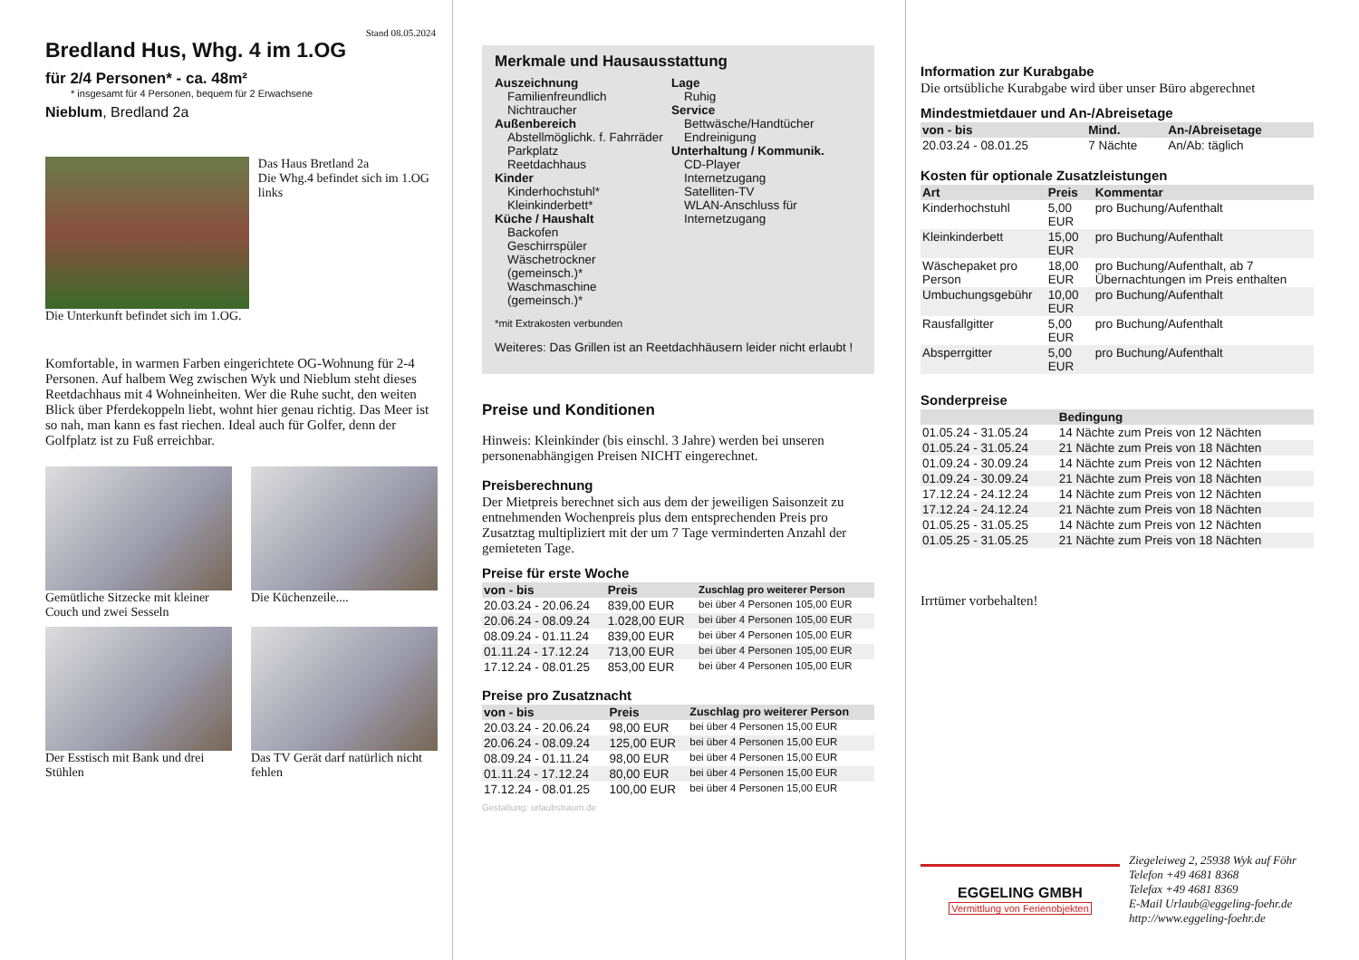Stand 08.05.2024
Bredland Hus, Whg. 4 im 1.OG
für 2/4 Personen* - ca. 48m²
* insgesamt für 4 Personen, bequem für 2 Erwachsene
Nieblum, Bredland 2a
Das Haus Bretland 2a
Die Whg.4 befindet sich im 1.OG links
Die Unterkunft befindet sich im 1.OG.
Komfortable, in warmen Farben eingerichtete OG-Wohnung für 2-4 Personen. Auf halbem Weg zwischen Wyk und Nieblum steht dieses Reetdachhaus mit 4 Wohneinheiten. Wer die Ruhe sucht, den weiten Blick über Pferdekoppeln liebt, wohnt hier genau richtig. Das Meer ist so nah, man kann es fast riechen. Ideal auch für Golfer, denn der Golfplatz ist zu Fuß erreichbar.
Gemütliche Sitzecke mit kleiner Couch und zwei Sesseln
Die Küchenzeile....
Der Esstisch mit Bank und drei Stühlen
Das TV Gerät darf natürlich nicht fehlen
Merkmale und Hausausstattung
Auszeichnung
Familienfreundlich
Nichtraucher
Außenbereich
Abstellmöglichk. f. Fahrräder
Parkplatz
Reetdachhaus
Kinder
Kinderhochstuhl*
Kleinkinderbett*
Küche / Haushalt
Backofen
Geschirrspüler
Wäschetrockner (gemeinsch.)*
Waschmaschine (gemeinsch.)*
Lage
Ruhig
Service
Bettwäsche/Handtücher
Endreinigung
Unterhaltung / Kommunik.
CD-Player
Internetzugang
Satelliten-TV
WLAN-Anschluss für Internetzugang
*mit Extrakosten verbunden
Weiteres: Das Grillen ist an Reetdachhäusern leider nicht erlaubt !
Preise und Konditionen
Hinweis: Kleinkinder (bis einschl. 3 Jahre) werden bei unseren personenabhängigen Preisen NICHT eingerechnet.
Preisberechnung
Der Mietpreis berechnet sich aus dem der jeweiligen Saisonzeit zu entnehmenden Wochenpreis plus dem entsprechenden Preis pro Zusatztag multipliziert mit der um 7 Tage verminderten Anzahl der gemieteten Tage.
Preise für erste Woche
| von - bis | Preis | Zuschlag pro weiterer Person |
| --- | --- | --- |
| 20.03.24 - 20.06.24 | 839,00 EUR | bei über 4 Personen 105,00 EUR |
| 20.06.24 - 08.09.24 | 1.028,00 EUR | bei über 4 Personen 105,00 EUR |
| 08.09.24 - 01.11.24 | 839,00 EUR | bei über 4 Personen 105,00 EUR |
| 01.11.24 - 17.12.24 | 713,00 EUR | bei über 4 Personen 105,00 EUR |
| 17.12.24 - 08.01.25 | 853,00 EUR | bei über 4 Personen 105,00 EUR |
Preise pro Zusatznacht
| von - bis | Preis | Zuschlag pro weiterer Person |
| --- | --- | --- |
| 20.03.24 - 20.06.24 | 98,00 EUR | bei über 4 Personen 15,00 EUR |
| 20.06.24 - 08.09.24 | 125,00 EUR | bei über 4 Personen 15,00 EUR |
| 08.09.24 - 01.11.24 | 98,00 EUR | bei über 4 Personen 15,00 EUR |
| 01.11.24 - 17.12.24 | 80,00 EUR | bei über 4 Personen 15,00 EUR |
| 17.12.24 - 08.01.25 | 100,00 EUR | bei über 4 Personen 15,00 EUR |
Gestaltung: urlaubstraum.de
Information zur Kurabgabe
Die ortsübliche Kurabgabe wird über unser Büro abgerechnet
Mindestmietdauer und An-/Abreisetage
| von - bis | Mind. | An-/Abreisetage |
| --- | --- | --- |
| 20.03.24 - 08.01.25 | 7 Nächte | An/Ab: täglich |
Kosten für optionale Zusatzleistungen
| Art | Preis | Kommentar |
| --- | --- | --- |
| Kinderhochstuhl | 5,00 EUR | pro Buchung/Aufenthalt |
| Kleinkinderbett | 15,00 EUR | pro Buchung/Aufenthalt |
| Wäschepaket pro Person | 18,00 EUR | pro Buchung/Aufenthalt, ab 7 Übernachtungen im Preis enthalten |
| Umbuchungsgebühr | 10,00 EUR | pro Buchung/Aufenthalt |
| Rausfallgitter | 5,00 EUR | pro Buchung/Aufenthalt |
| Absperrgitter | 5,00 EUR | pro Buchung/Aufenthalt |
Sonderpreise
| | Bedingung |
| --- | --- |
| 01.05.24 - 31.05.24 | 14 Nächte zum Preis von 12 Nächten |
| 01.05.24 - 31.05.24 | 21 Nächte zum Preis von 18 Nächten |
| 01.09.24 - 30.09.24 | 14 Nächte zum Preis von 12 Nächten |
| 01.09.24 - 30.09.24 | 21 Nächte zum Preis von 18 Nächten |
| 17.12.24 - 24.12.24 | 14 Nächte zum Preis von 12 Nächten |
| 17.12.24 - 24.12.24 | 21 Nächte zum Preis von 18 Nächten |
| 01.05.25 - 31.05.25 | 14 Nächte zum Preis von 12 Nächten |
| 01.05.25 - 31.05.25 | 21 Nächte zum Preis von 18 Nächten |
Irrtümer vorbehalten!
EGGELING GMBH
Vermittlung von Ferienobjekten
Ziegeleiweg 2, 25938 Wyk auf Föhr
Telefon +49 4681 8368
Telefax +49 4681 8369
E-Mail Urlaub@eggeling-foehr.de
http://www.eggeling-foehr.de